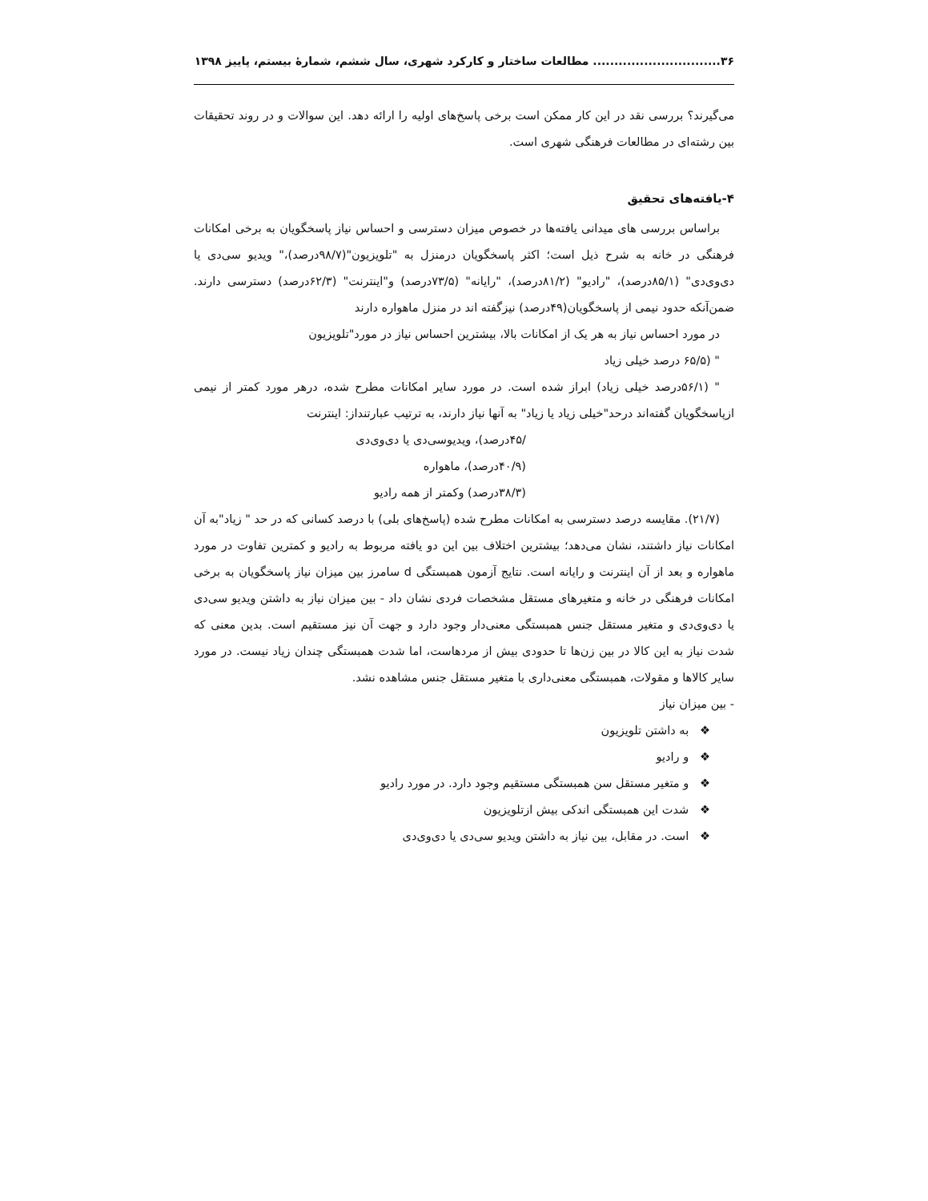۳۶.............................. مطالعات ساختار و کارکرد شهری، سال ششم، شمارهٔ بیستم، پاییز ۱۳۹۸
می‌گیرند؟ بررسی نقد در این کار ممکن است برخی پاسخ‌های اولیه را ارائه دهد. این سوالات و در روند تحقیقات بین رشته‌ای در مطالعات فرهنگی شهری است.
۴-یافته‌های تحقیق
براساس بررسی های میدانی یافته‌ها در خصوص میزان دسترسی و احساس نیاز پاسخگویان به برخی امکانات فرهنگی در خانه به شرح ذیل است؛ اکثر پاسخگویان درمنزل به "تلویزیون"(۹۸/۷درصد)،" ویدیو سی‌دی یا دی‌وی‌دی" (۸۵/۱درصد)، "رادیو" (۸۱/۲درصد)، "رایانه" (۷۳/۵درصد) و"اینترنت" (۶۲/۳درصد) دسترسی دارند. ضمن‌آنکه حدود نیمی از پاسخگویان(۴۹درصد) نیزگفته اند در منزل ماهواره دارند
در مورد احساس نیاز به هر یک از امکانات بالا، بیشترین احساس نیاز در مورد"تلویزیون
" (۶۵/۵ درصد خیلی زیاد
" (۵۶/۱درصد خیلی زیاد) ابراز شده است. در مورد سایر امکانات مطرح شده، درهر مورد کمتر از نیمی ازپاسخگویان گفته‌اند درحد"خیلی زیاد یا زیاد" به آنها نیاز دارند، به ترتیب عبارتنداز: اینترنت
/۴۵درصد)، ویدیوسی‌دی یا دی‌وی‌دی
(۴۰/۹درصد)، ماهواره
(۳۸/۳درصد) وکمتر از همه رادیو
(۲۱/۷). مقایسه درصد دسترسی به امکانات مطرح شده (پاسخ‌های بلی) با درصد کسانی که در حد " زیاد"به آن امکانات نیاز داشتند، نشان می‌دهد؛ بیشترین اختلاف بین این دو یافته مربوط به رادیو و کمترین تفاوت در مورد ماهواره و بعد از آن اینترنت و رایانه است. نتایج آزمون همبستگی d سامرز بین میزان نیاز پاسخگویان به برخی امکانات فرهنگی در خانه و متغیرهای مستقل مشخصات فردی نشان داد - بین میزان نیاز به داشتن ویدیو سی‌دی یا دی‌وی‌دی و متغیر مستقل جنس همبستگی معنی‌دار وجود دارد و جهت آن نیز مستقیم است. بدین معنی که شدت نیاز به این کالا در بین زن‌ها تا حدودی بیش از مردهاست، اما شدت همبستگی چندان زیاد نیست. در مورد سایر کالاها و مقولات، همبستگی معنی‌داری با متغیر مستقل جنس مشاهده نشد.
- بین میزان نیاز
❖ به داشتن تلویزیون
❖ و رادیو
❖ و متغیر مستقل سن همبستگی مستقیم وجود دارد. در مورد رادیو
❖ شدت این همبستگی اندکی بیش ازتلویزیون
❖ است. در مقابل، بین نیاز به داشتن ویدیو سی‌دی یا دی‌وی‌دی